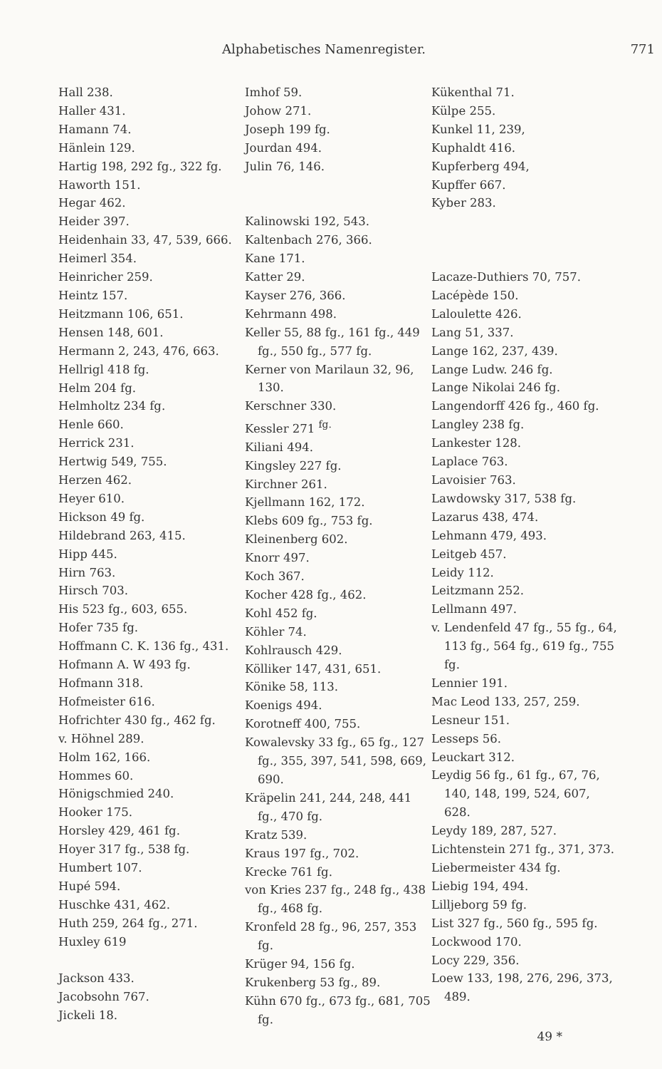Alphabetisches Namenregister. 771
Hall 238.
Haller 431.
Hamann 74.
Hänlein 129.
Hartig 198, 292 fg., 322 fg.
Haworth 151.
Hegar 462.
Heider 397.
Heidenhain 33, 47, 539, 666.
Heimerl 354.
Heinricher 259.
Heintz 157.
Heitzmann 106, 651.
Hensen 148, 601.
Hermann 2, 243, 476, 663.
Hellrigl 418 fg.
Helm 204 fg.
Helmholtz 234 fg.
Henle 660.
Herrick 231.
Hertwig 549, 755.
Herzen 462.
Heyer 610.
Hickson 49 fg.
Hildebrand 263, 415.
Hipp 445.
Hirn 763.
Hirsch 703.
His 523 fg., 603, 655.
Hofer 735 fg.
Hoffmann C. K. 136 fg., 431.
Hofmann A. W 493 fg.
Hofmann 318.
Hofmeister 616.
Hofrichter 430 fg., 462 fg.
v. Höhnel 289.
Holm 162, 166.
Hommes 60.
Hönigschmied 240.
Hooker 175.
Horsley 429, 461 fg.
Hoyer 317 fg., 538 fg.
Humbert 107.
Hupé 594.
Huschke 431, 462.
Huth 259, 264 fg., 271.
Huxley 619
Jackson 433.
Jacobsohn 767.
Jickeli 18.
Imhof 59.
Johow 271.
Joseph 199 fg.
Jourdan 494.
Julin 76, 146.
Kalinowski 192, 543.
Kaltenbach 276, 366.
Kane 171.
Katter 29.
Kayser 276, 366.
Kehrmann 498.
Keller 55, 88 fg., 161 fg., 449 fg., 550 fg., 577 fg.
Kerner von Marilaun 32, 96, 130.
Kerschner 330.
Kessler 271 <sup>fg.</sup>
Kiliani 494.
Kingsley 227 fg.
Kirchner 261.
Kjellmann 162, 172.
Klebs 609 fg., 753 fg.
Kleinenberg 602.
Knorr 497.
Koch 367.
Kocher 428 fg., 462.
Kohl 452 fg.
Köhler 74.
Kohlrausch 429.
Kölliker 147, 431, 651.
Könike 58, 113.
Koenigs 494.
Korotneff 400, 755.
Kowalevsky 33 fg., 65 fg., 127 fg., 355, 397, 541, 598, 669, 690.
Kräpelin 241, 244, 248, 441 fg., 470 fg.
Kratz 539.
Kraus 197 fg., 702.
Krecke 761 fg.
von Kries 237 fg., 248 fg., 438 fg., 468 fg.
Kronfeld 28 fg., 96, 257, 353 fg.
Krüger 94, 156 fg.
Krukenberg 53 fg., 89.
Kühn 670 fg., 673 fg., 681, 705 fg.
Kükenthal 71.
Külpe 255.
Kunkel 11, 239,
Kuphaldt 416.
Kupferberg 494,
Kupffer 667.
Kyber 283.
Lacaze-Duthiers 70, 757.
Lacépède 150.
Laloulette 426.
Lang 51, 337.
Lange 162, 237, 439.
Lange Ludw. 246 fg.
Lange Nikolai 246 fg.
Langendorff 426 fg., 460 fg.
Langley 238 fg.
Lankester 128.
Laplace 763.
Lavoisier 763.
Lawdowsky 317, 538 fg.
Lazarus 438, 474.
Lehmann 479, 493.
Leitgeb 457.
Leidy 112.
Leitzmann 252.
Lellmann 497.
v. Lendenfeld 47 fg., 55 fg., 64, 113 fg., 564 fg., 619 fg., 755 fg.
Lennier 191.
Mac Leod 133, 257, 259.
Lesneur 151.
Lesseps 56.
Leuckart 312.
Leydig 56 fg., 61 fg., 67, 76, 140, 148, 199, 524, 607, 628.
Leydy 189, 287, 527.
Lichtenstein 271 fg., 371, 373.
Liebermeister 434 fg.
Liebig 194, 494.
Lilljeborg 59 fg.
List 327 fg., 560 fg., 595 fg.
Lockwood 170.
Locy 229, 356.
Loew 133, 198, 276, 296, 373, 489.
49 *